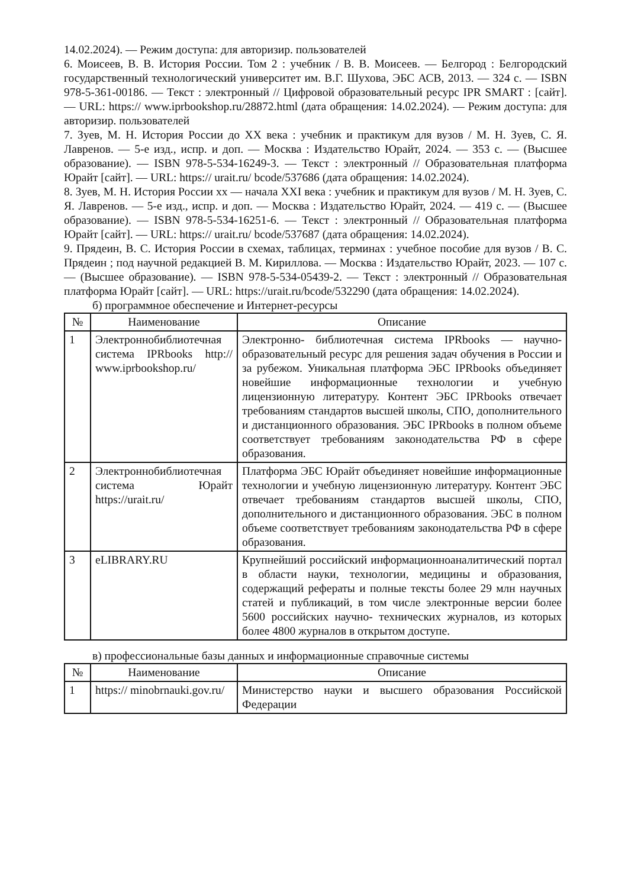14.02.2024). — Режим доступа: для авторизир. пользователей
6. Моисеев, В. В. История России. Том 2 : учебник / В. В. Моисеев. — Белгород : Белгородский государственный технологический университет им. В.Г. Шухова, ЭБС АСВ, 2013. — 324 с. — ISBN 978-5-361-00186. — Текст : электронный // Цифровой образовательный ресурс IPR SMART : [сайт]. — URL: https:// www.iprbookshop.ru/28872.html (дата обращения: 14.02.2024). — Режим доступа: для авторизир. пользователей
7. Зуев, М. Н. История России до XX века : учебник и практикум для вузов / М. Н. Зуев, С. Я. Лавренов. — 5-е изд., испр. и доп. — Москва : Издательство Юрайт, 2024. — 353 с. — (Высшее образование). — ISBN 978-5-534-16249-3. — Текст : электронный // Образовательная платформа Юрайт [сайт]. — URL: https:// urait.ru/ bcode/537686 (дата обращения: 14.02.2024).
8. Зуев, М. Н. История России хх — начала XXI века : учебник и практикум для вузов / М. Н. Зуев, С. Я. Лавренов. — 5-е изд., испр. и доп. — Москва : Издательство Юрайт, 2024. — 419 с. — (Высшее образование). — ISBN 978-5-534-16251-6. — Текст : электронный // Образовательная платформа Юрайт [сайт]. — URL: https:// urait.ru/ bcode/537687 (дата обращения: 14.02.2024).
9. Прядеин, В. С. История России в схемах, таблицах, терминах : учебное пособие для вузов / В. С. Прядеин ; под научной редакцией В. М. Кириллова. — Москва : Издательство Юрайт, 2023. — 107 с. — (Высшее образование). — ISBN 978-5-534-05439-2. — Текст : электронный // Образовательная платформа Юрайт [сайт]. — URL: https://urait.ru/bcode/532290 (дата обращения: 14.02.2024).
б) программное обеспечение и Интернет-ресурсы
| № | Наименование | Описание |
| --- | --- | --- |
| 1 | Электроннобиблиотечная система IPRbooks http:// www.iprbookshop.ru/ | Электронно- библиотечная система IPRbooks — научно- образовательный ресурс для решения задач обучения в России и за рубежом. Уникальная платформа ЭБС IPRbooks объединяет новейшие информационные технологии и учебную лицензионную литературу. Контент ЭБС IPRbooks отвечает требованиям стандартов высшей школы, СПО, дополнительного и дистанционного образования. ЭБС IPRbooks в полном объеме соответствует требованиям законодательства РФ в сфере образования. |
| 2 | Электроннобиблиотечная система Юрайт https://urait.ru/ | Платформа ЭБС Юрайт объединяет новейшие информационные технологии и учебную лицензионную литературу. Контент ЭБС отвечает требованиям стандартов высшей школы, СПО, дополнительного и дистанционного образования. ЭБС в полном объеме соответствует требованиям законодательства РФ в сфере образования. |
| 3 | eLIBRARY.RU | Крупнейший российский информационноаналитический портал в области науки, технологии, медицины и образования, содержащий рефераты и полные тексты более 29 млн научных статей и публикаций, в том числе электронные версии более 5600 российских научно- технических журналов, из которых более 4800 журналов в открытом доступе. |
в) профессиональные базы данных и информационные справочные системы
| № | Наименование | Описание |
| --- | --- | --- |
| 1 | https:// minobrnauki.gov.ru/ | Министерство науки и высшего образования Российской Федерации |